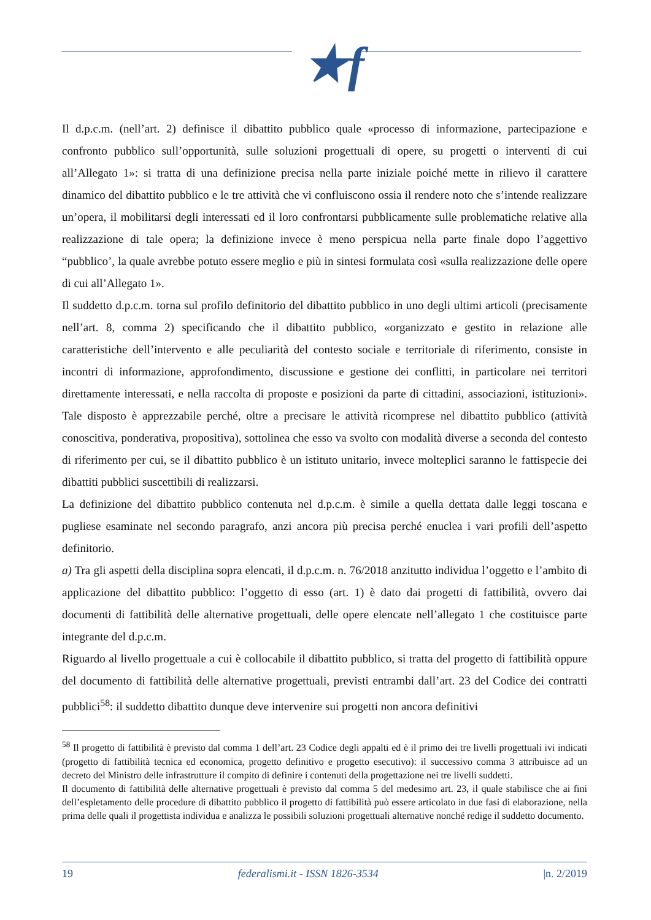★f
Il d.p.c.m. (nell’art. 2) definisce il dibattito pubblico quale «processo di informazione, partecipazione e confronto pubblico sull’opportunità, sulle soluzioni progettuali di opere, su progetti o interventi di cui all’Allegato 1»: si tratta di una definizione precisa nella parte iniziale poiché mette in rilievo il carattere dinamico del dibattito pubblico e le tre attività che vi confluiscono ossia il rendere noto che s’intende realizzare un’opera, il mobilitarsi degli interessati ed il loro confrontarsi pubblicamente sulle problematiche relative alla realizzazione di tale opera; la definizione invece è meno perspicua nella parte finale dopo l’aggettivo “pubblico’, la quale avrebbe potuto essere meglio e più in sintesi formulata così «sulla realizzazione delle opere di cui all’Allegato 1».
Il suddetto d.p.c.m. torna sul profilo definitorio del dibattito pubblico in uno degli ultimi articoli (precisamente nell’art. 8, comma 2) specificando che il dibattito pubblico, «organizzato e gestito in relazione alle caratteristiche dell’intervento e alle peculiarità del contesto sociale e territoriale di riferimento, consiste in incontri di informazione, approfondimento, discussione e gestione dei conflitti, in particolare nei territori direttamente interessati, e nella raccolta di proposte e posizioni da parte di cittadini, associazioni, istituzioni». Tale disposto è apprezzabile perché, oltre a precisare le attività ricomprese nel dibattito pubblico (attività conoscitiva, ponderativa, propositiva), sottolinea che esso va svolto con modalità diverse a seconda del contesto di riferimento per cui, se il dibattito pubblico è un istituto unitario, invece molteplici saranno le fattispecie dei dibattiti pubblici suscettibili di realizzarsi.
La definizione del dibattito pubblico contenuta nel d.p.c.m. è simile a quella dettata dalle leggi toscana e pugliese esaminate nel secondo paragrafo, anzi ancora più precisa perché enuclea i vari profili dell’aspetto definitorio.
a) Tra gli aspetti della disciplina sopra elencati, il d.p.c.m. n. 76/2018 anzitutto individua l’oggetto e l’ambito di applicazione del dibattito pubblico: l’oggetto di esso (art. 1) è dato dai progetti di fattibilità, ovvero dai documenti di fattibilità delle alternative progettuali, delle opere elencate nell’allegato 1 che costituisce parte integrante del d.p.c.m.
Riguardo al livello progettuale a cui è collocabile il dibattito pubblico, si tratta del progetto di fattibilità oppure del documento di fattibilità delle alternative progettuali, previsti entrambi dall’art. 23 del Codice dei contratti pubblici<sup>58</sup>: il suddetto dibattito dunque deve intervenire sui progetti non ancora definitivi
<sup>58</sup> Il progetto di fattibilità è previsto dal comma 1 dell’art. 23 Codice degli appalti ed è il primo dei tre livelli progettuali ivi indicati (progetto di fattibilità tecnica ed economica, progetto definitivo e progetto esecutivo): il successivo comma 3 attribuisce ad un decreto del Ministro delle infrastrutture il compito di definire i contenuti della progettazione nei tre livelli suddetti.
Il documento di fattibilità delle alternative progettuali è previsto dal comma 5 del medesimo art. 23, il quale stabilisce che ai fini dell’espletamento delle procedure di dibattito pubblico il progetto di fattibilità può essere articolato in due fasi di elaborazione, nella prima delle quali il progettista individua e analizza le possibili soluzioni progettuali alternative nonché redige il suddetto documento.
19 federalismi.it - ISSN 1826-3534 |n. 2/2019